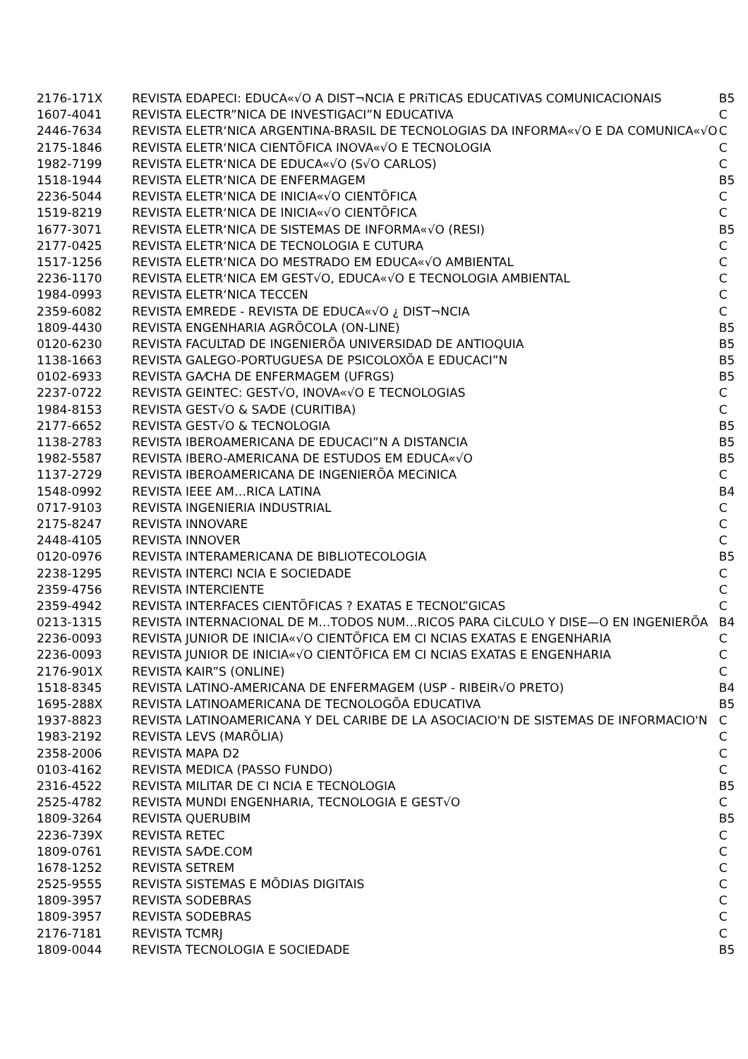| 2176-171X | REVISTA EDAPECI: EDUCA«√O A DIST¬NCIA E PRiTICAS EDUCATIVAS COMUNICACIONAIS | B5 |
| 1607-4041 | REVISTA ELECTR”NICA DE INVESTIGACI”N EDUCATIVA | C |
| 2446-7634 | REVISTA ELETR‘NICA ARGENTINA-BRASIL DE TECNOLOGIAS DA INFORMA«√O E DA COMUNICA«√O | C |
| 2175-1846 | REVISTA ELETR‘NICA CIENTÕFICA INOVA«√O E TECNOLOGIA | C |
| 1982-7199 | REVISTA ELETR‘NICA DE EDUCA«√O (S√O CARLOS) | C |
| 1518-1944 | REVISTA ELETR‘NICA DE ENFERMAGEM | B5 |
| 2236-5044 | REVISTA ELETR‘NICA DE INICIA«√O CIENTÕFICA | C |
| 1519-8219 | REVISTA ELETR‘NICA DE INICIA«√O CIENTÕFICA | C |
| 1677-3071 | REVISTA ELETR‘NICA DE SISTEMAS DE INFORMA«√O (RESI) | B5 |
| 2177-0425 | REVISTA ELETR‘NICA DE TECNOLOGIA E CUTURA | C |
| 1517-1256 | REVISTA ELETR‘NICA DO MESTRADO EM EDUCA«√O AMBIENTAL | C |
| 2236-1170 | REVISTA ELETR‘NICA EM GEST√O, EDUCA«√O E TECNOLOGIA AMBIENTAL | C |
| 1984-0993 | REVISTA ELETR‘NICA TECCEN | C |
| 2359-6082 | REVISTA EMREDE - REVISTA DE EDUCA«√O ¿ DIST¬NCIA | C |
| 1809-4430 | REVISTA ENGENHARIA AGRÕCOLA (ON-LINE) | B5 |
| 0120-6230 | REVISTA FACULTAD DE INGENIERÕA UNIVERSIDAD DE ANTIOQUIA | B5 |
| 1138-1663 | REVISTA GALEGO-PORTUGUESA DE PSICOLOXÕA E EDUCACI”N | B5 |
| 0102-6933 | REVISTA GA⁄CHA DE ENFERMAGEM (UFRGS) | B5 |
| 2237-0722 | REVISTA GEINTEC: GEST√O, INOVA«√O E TECNOLOGIAS | C |
| 1984-8153 | REVISTA GEST√O & SA⁄DE (CURITIBA) | C |
| 2177-6652 | REVISTA GEST√O & TECNOLOGIA | B5 |
| 1138-2783 | REVISTA IBEROAMERICANA DE EDUCACI”N A DISTANCIA | B5 |
| 1982-5587 | REVISTA IBERO-AMERICANA DE ESTUDOS EM EDUCA«√O | B5 |
| 1137-2729 | REVISTA IBEROAMERICANA DE INGENIERÕA MECiNICA | C |
| 1548-0992 | REVISTA IEEE AM…RICA LATINA | B4 |
| 0717-9103 | REVISTA INGENIERIA INDUSTRIAL | C |
| 2175-8247 | REVISTA INNOVARE | C |
| 2448-4105 | REVISTA INNOVER | C |
| 0120-0976 | REVISTA INTERAMERICANA DE BIBLIOTECOLOGIA | B5 |
| 2238-1295 | REVISTA INTERCI NCIA E SOCIEDADE | C |
| 2359-4756 | REVISTA INTERCIENTE | C |
| 2359-4942 | REVISTA INTERFACES CIENTÕFICAS ? EXATAS E TECNOL”GICAS | C |
| 0213-1315 | REVISTA INTERNACIONAL DE M…TODOS NUM…RICOS PARA CiLCULO Y DISE—O EN INGENIERÕA | B4 |
| 2236-0093 | REVISTA JUNIOR DE INICIA«√O CIENTÕFICA EM CI NCIAS EXATAS E ENGENHARIA | C |
| 2236-0093 | REVISTA JUNIOR DE INICIA«√O CIENTÕFICA EM CI NCIAS EXATAS E ENGENHARIA | C |
| 2176-901X | REVISTA KAIR”S (ONLINE) | C |
| 1518-8345 | REVISTA LATINO-AMERICANA DE ENFERMAGEM (USP - RIBEIR√O PRETO) | B4 |
| 1695-288X | REVISTA LATINOAMERICANA DE TECNOLOGÕA EDUCATIVA | B5 |
| 1937-8823 | REVISTA LATINOAMERICANA Y DEL CARIBE DE LA ASOCIACIO'N DE SISTEMAS DE INFORMACIO'N | C |
| 1983-2192 | REVISTA LEVS (MARÕLIA) | C |
| 2358-2006 | REVISTA MAPA D2 | C |
| 0103-4162 | REVISTA MEDICA (PASSO FUNDO) | C |
| 2316-4522 | REVISTA MILITAR DE CI NCIA E TECNOLOGIA | B5 |
| 2525-4782 | REVISTA MUNDI ENGENHARIA, TECNOLOGIA E GEST√O | C |
| 1809-3264 | REVISTA QUERUBIM | B5 |
| 2236-739X | REVISTA RETEC | C |
| 1809-0761 | REVISTA SA⁄DE.COM | C |
| 1678-1252 | REVISTA SETREM | C |
| 2525-9555 | REVISTA SISTEMAS E MÕDIAS DIGITAIS | C |
| 1809-3957 | REVISTA SODEBRAS | C |
| 1809-3957 | REVISTA SODEBRAS | C |
| 2176-7181 | REVISTA TCMRJ | C |
| 1809-0044 | REVISTA TECNOLOGIA E SOCIEDADE | B5 |